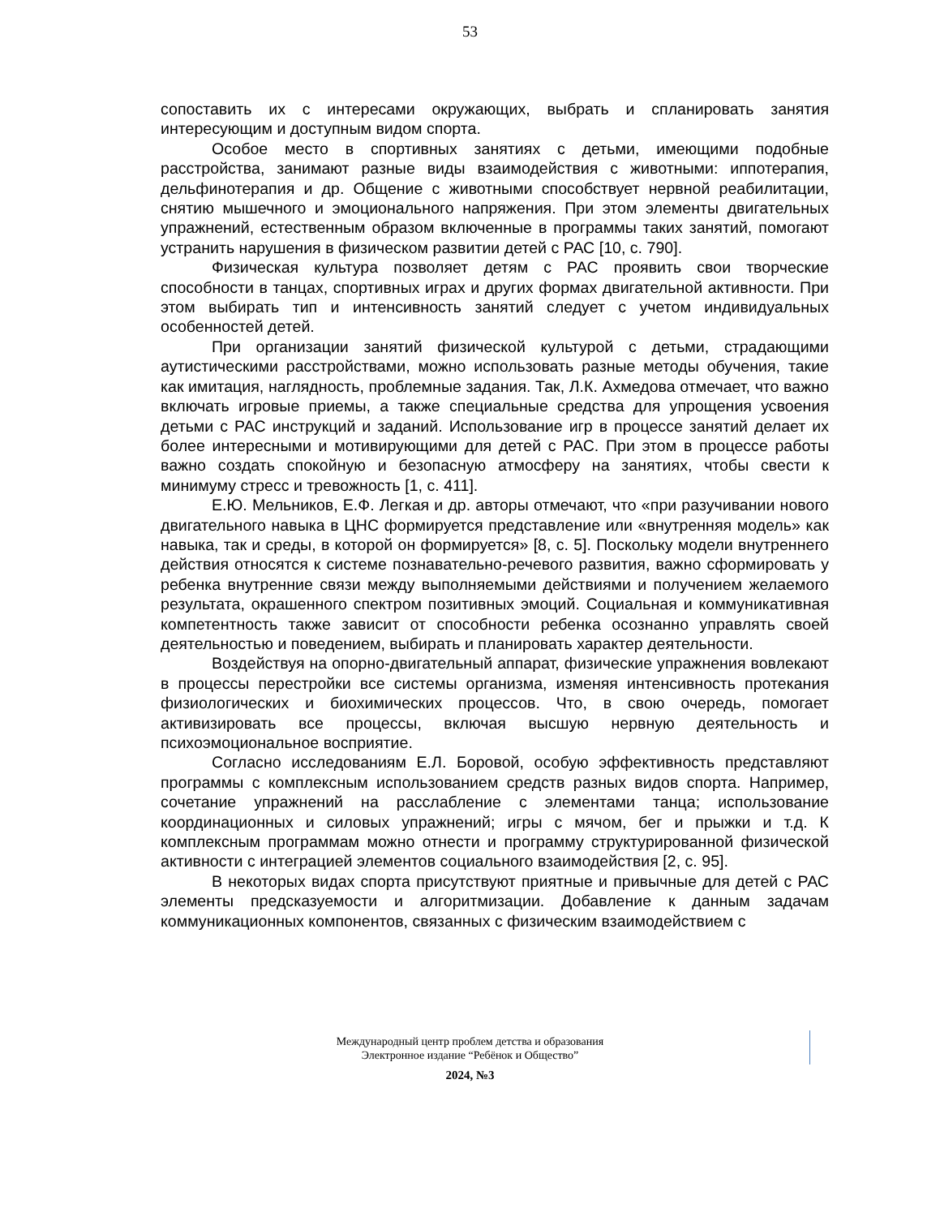53
сопоставить их с интересами окружающих, выбрать и спланировать занятия интересующим и доступным видом спорта.
Особое место в спортивных занятиях с детьми, имеющими подобные расстройства, занимают разные виды взаимодействия с животными: иппотерапия, дельфинотерапия и др. Общение с животными способствует нервной реабилитации, снятию мышечного и эмоционального напряжения. При этом элементы двигательных упражнений, естественным образом включенные в программы таких занятий, помогают устранить нарушения в физическом развитии детей с РАС [10, с. 790].
Физическая культура позволяет детям с РАС проявить свои творческие способности в танцах, спортивных играх и других формах двигательной активности. При этом выбирать тип и интенсивность занятий следует с учетом индивидуальных особенностей детей.
При организации занятий физической культурой с детьми, страдающими аутистическими расстройствами, можно использовать разные методы обучения, такие как имитация, наглядность, проблемные задания. Так, Л.К. Ахмедова отмечает, что важно включать игровые приемы, а также специальные средства для упрощения усвоения детьми с РАС инструкций и заданий. Использование игр в процессе занятий делает их более интересными и мотивирующими для детей с РАС. При этом в процессе работы важно создать спокойную и безопасную атмосферу на занятиях, чтобы свести к минимуму стресс и тревожность [1, с. 411].
Е.Ю. Мельников, Е.Ф. Легкая и др. авторы отмечают, что «при разучивании нового двигательного навыка в ЦНС формируется представление или «внутренняя модель» как навыка, так и среды, в которой он формируется» [8, с. 5]. Поскольку модели внутреннего действия относятся к системе познавательно-речевого развития, важно сформировать у ребенка внутренние связи между выполняемыми действиями и получением желаемого результата, окрашенного спектром позитивных эмоций. Социальная и коммуникативная компетентность также зависит от способности ребенка осознанно управлять своей деятельностью и поведением, выбирать и планировать характер деятельности.
Воздействуя на опорно-двигательный аппарат, физические упражнения вовлекают в процессы перестройки все системы организма, изменяя интенсивность протекания физиологических и биохимических процессов. Что, в свою очередь, помогает активизировать все процессы, включая высшую нервную деятельность и психоэмоциональное восприятие.
Согласно исследованиям Е.Л. Боровой, особую эффективность представляют программы с комплексным использованием средств разных видов спорта. Например, сочетание упражнений на расслабление с элементами танца; использование координационных и силовых упражнений; игры с мячом, бег и прыжки и т.д. К комплексным программам можно отнести и программу структурированной физической активности с интеграцией элементов социального взаимодействия [2, с. 95].
В некоторых видах спорта присутствуют приятные и привычные для детей с РАС элементы предсказуемости и алгоритмизации. Добавление к данным задачам коммуникационных компонентов, связанных с физическим взаимодействием с
Международный центр проблем детства и образования
Электронное издание “Ребёнок и Общество”
2024, №3